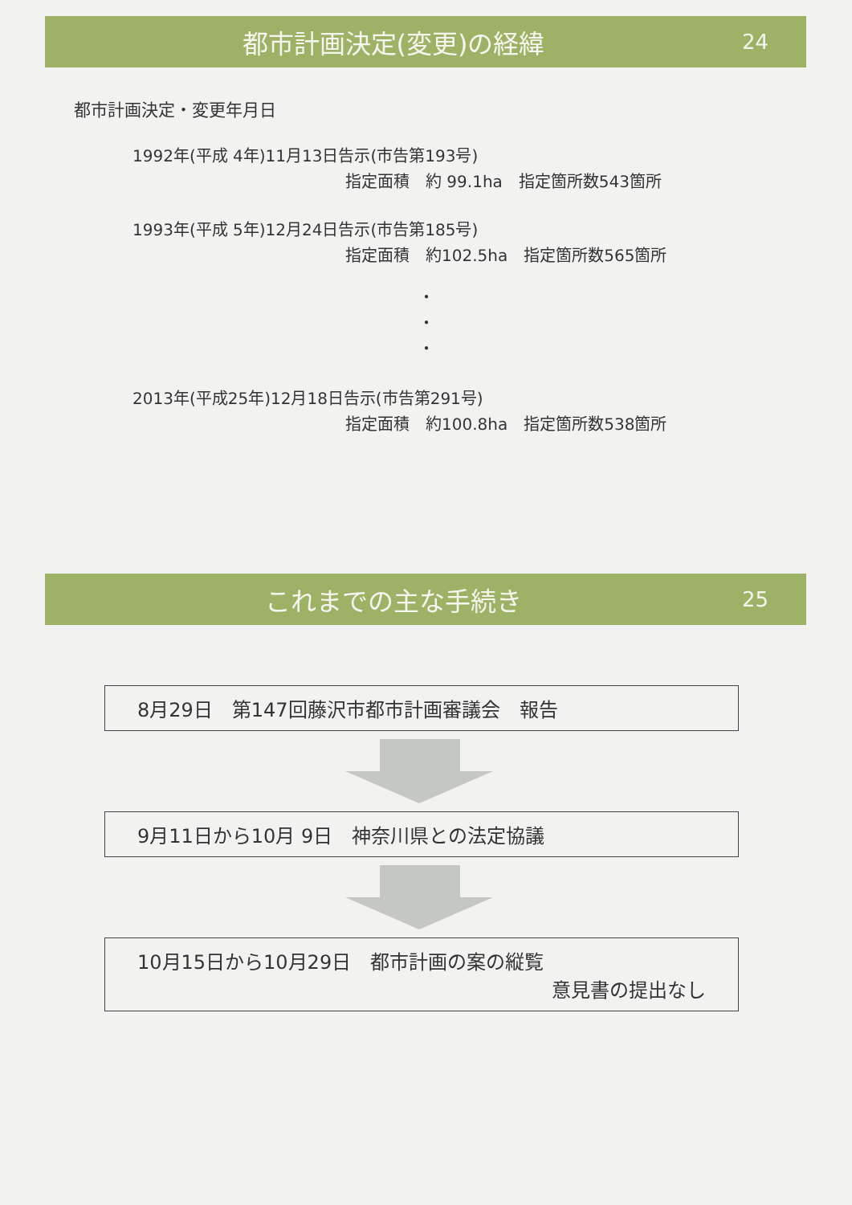都市計画決定(変更)の経緯
24
都市計画決定・変更年月日
1992年(平成 4年)11月13日告示(市告第193号)
指定面積　約 99.1ha　指定箇所数543箇所
1993年(平成 5年)12月24日告示(市告第185号)
指定面積　約102.5ha　指定箇所数565箇所
・
・
・
2013年(平成25年)12月18日告示(市告第291号)
指定面積　約100.8ha　指定箇所数538箇所
これまでの主な手続き
25
8月29日　第147回藤沢市都市計画審議会　報告
9月11日から10月 9日　神奈川県との法定協議
10月15日から10月29日　都市計画の案の縦覧
意見書の提出なし